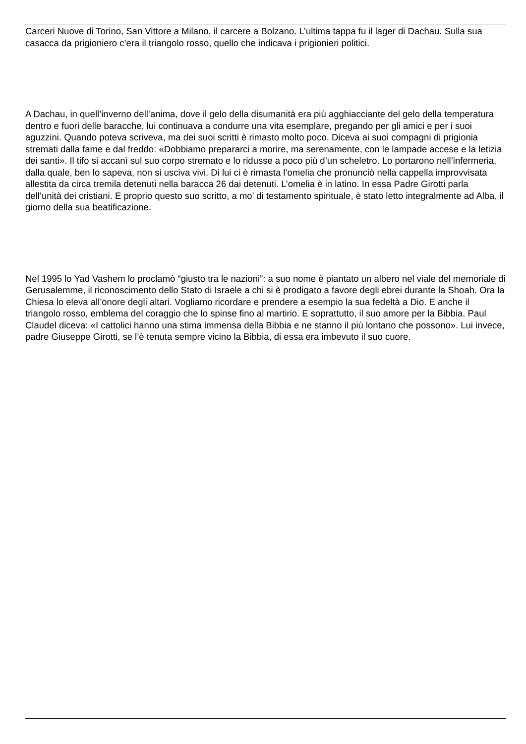Carceri Nuove di Torino, San Vittore a Milano, il carcere a Bolzano. L’ultima tappa fu il lager di Dachau. Sulla sua casacca da prigioniero c’era il triangolo rosso, quello che indicava i prigionieri politici.
A Dachau, in quell’inverno dell’anima, dove il gelo della disumanità era più agghiacciante del gelo della temperatura dentro e fuori delle baracche, lui continuava a condurre una vita esemplare, pregando per gli amici e per i suoi aguzzini. Quando poteva scriveva, ma dei suoi scritti è rimasto molto poco. Diceva ai suoi compagni di prigionia stremati dalla fame e dal freddo: «Dobbiamo prepararci a morire, ma serenamente, con le lampade accese e la letizia dei santi». Il tifo si accanì sul suo corpo stremato e lo ridusse a poco più d’un scheletro. Lo portarono nell’infermeria, dalla quale, ben lo sapeva, non si usciva vivi. Di lui ci è rimasta l’omelia che pronunciò nella cappella improvvisata allestita da circa tremila detenuti nella baracca 26 dai detenuti. L’omelia è in latino. In essa Padre Girotti parla dell’unità dei cristiani. E proprio questo suo scritto, a mo’ di testamento spirituale, è stato letto integralmente ad Alba, il giorno della sua beatificazione.
Nel 1995 lo Yad Vashem lo proclamò “giusto tra le nazioni”: a suo nome è piantato un albero nel viale del memoriale di Gerusalemme, il riconoscimento dello Stato di Israele a chi si è prodigato a favore degli ebrei durante la Shoah. Ora la Chiesa lo eleva all’onore degli altari. Vogliamo ricordare e prendere a esempio la sua fedeltà a Dio. E anche il triangolo rosso, emblema del coraggio che lo spinse fino al martirio. E soprattutto, il suo amore per la Bibbia. Paul Claudel diceva: «I cattolici hanno una stima immensa della Bibbia e ne stanno il più lontano che possono». Lui invece, padre Giuseppe Girotti, se l’è tenuta sempre vicino la Bibbia, di essa era imbevuto il suo cuore.